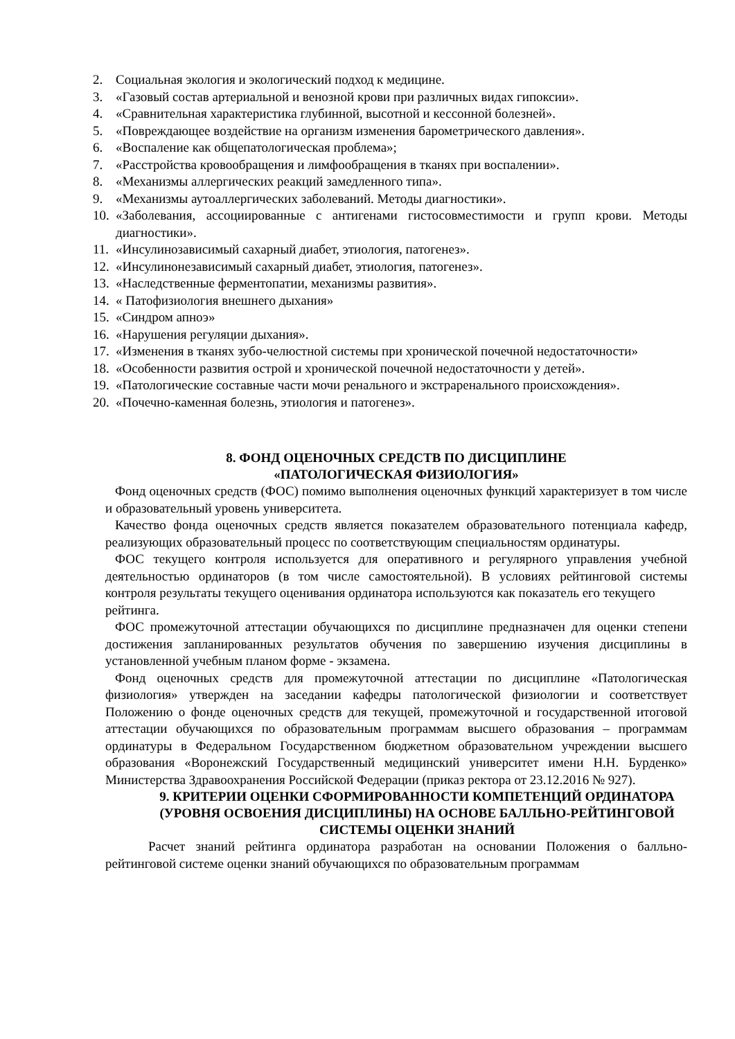2. Социальная экология и экологический подход к медицине.
3. «Газовый состав артериальной и венозной крови при различных видах гипоксии».
4. «Сравнительная характеристика глубинной, высотной и кессонной болезней».
5. «Повреждающее воздействие на организм изменения барометрического давления».
6. «Воспаление как общепатологическая проблема»;
7. «Расстройства кровообращения и лимфообращения в тканях при воспалении».
8. «Механизмы аллергических реакций замедленного типа».
9. «Механизмы аутоаллергических заболеваний. Методы диагностики».
10. «Заболевания, ассоциированные с антигенами гистосовместимости и групп крови. Методы диагностики».
11. «Инсулинозависимый сахарный диабет, этиология, патогенез».
12. «Инсулинонезависимый сахарный диабет, этиология, патогенез».
13. «Наследственные ферментопатии, механизмы развития».
14. « Патофизиология внешнего дыхания»
15. «Синдром апноэ»
16. «Нарушения регуляции дыхания».
17. «Изменения в тканях зубо-челюстной системы при хронической почечной недостаточности»
18. «Особенности развития острой и хронической почечной недостаточности у детей».
19. «Патологические составные части мочи ренального и экстраренального происхождения».
20. «Почечно-каменная болезнь, этиология и патогенез».
8. ФОНД ОЦЕНОЧНЫХ СРЕДСТВ ПО ДИСЦИПЛИНЕ
«ПАТОЛОГИЧЕСКАЯ ФИЗИОЛОГИЯ»
Фонд оценочных средств (ФОС) помимо выполнения оценочных функций характеризует в том числе и образовательный уровень университета.
Качество фонда оценочных средств является показателем образовательного потенциала кафедр, реализующих образовательный процесс по соответствующим специальностям ординатуры.
ФОС текущего контроля используется для оперативного и регулярного управления учебной деятельностью ординаторов (в том числе самостоятельной). В условиях рейтинговой системы контроля результаты текущего оценивания ординатора используются как показатель его текущего
рейтинга.
ФОС промежуточной аттестации обучающихся по дисциплине предназначен для оценки степени достижения запланированных результатов обучения по завершению изучения дисциплины в установленной учебным планом форме - экзамена.
Фонд оценочных средств для промежуточной аттестации по дисциплине «Патологическая физиология» утвержден на заседании кафедры патологической физиологии и соответствует Положению о фонде оценочных средств для текущей, промежуточной и государственной итоговой аттестации обучающихся по образовательным программам высшего образования – программам ординатуры в Федеральном Государственном бюджетном образовательном учреждении высшего образования «Воронежский Государственный медицинский университет имени Н.Н. Бурденко» Министерства Здравоохранения Российской Федерации (приказ ректора от 23.12.2016 № 927).
9. КРИТЕРИИ ОЦЕНКИ СФОРМИРОВАННОСТИ КОМПЕТЕНЦИЙ ОРДИНАТОРА (УРОВНЯ ОСВОЕНИЯ ДИСЦИПЛИНЫ) НА ОСНОВЕ БАЛЛЬНО-РЕЙТИНГОВОЙ СИСТЕМЫ ОЦЕНКИ ЗНАНИЙ
Расчет знаний рейтинга ординатора разработан на основании Положения о балльно-рейтинговой системе оценки знаний обучающихся по образовательным программам